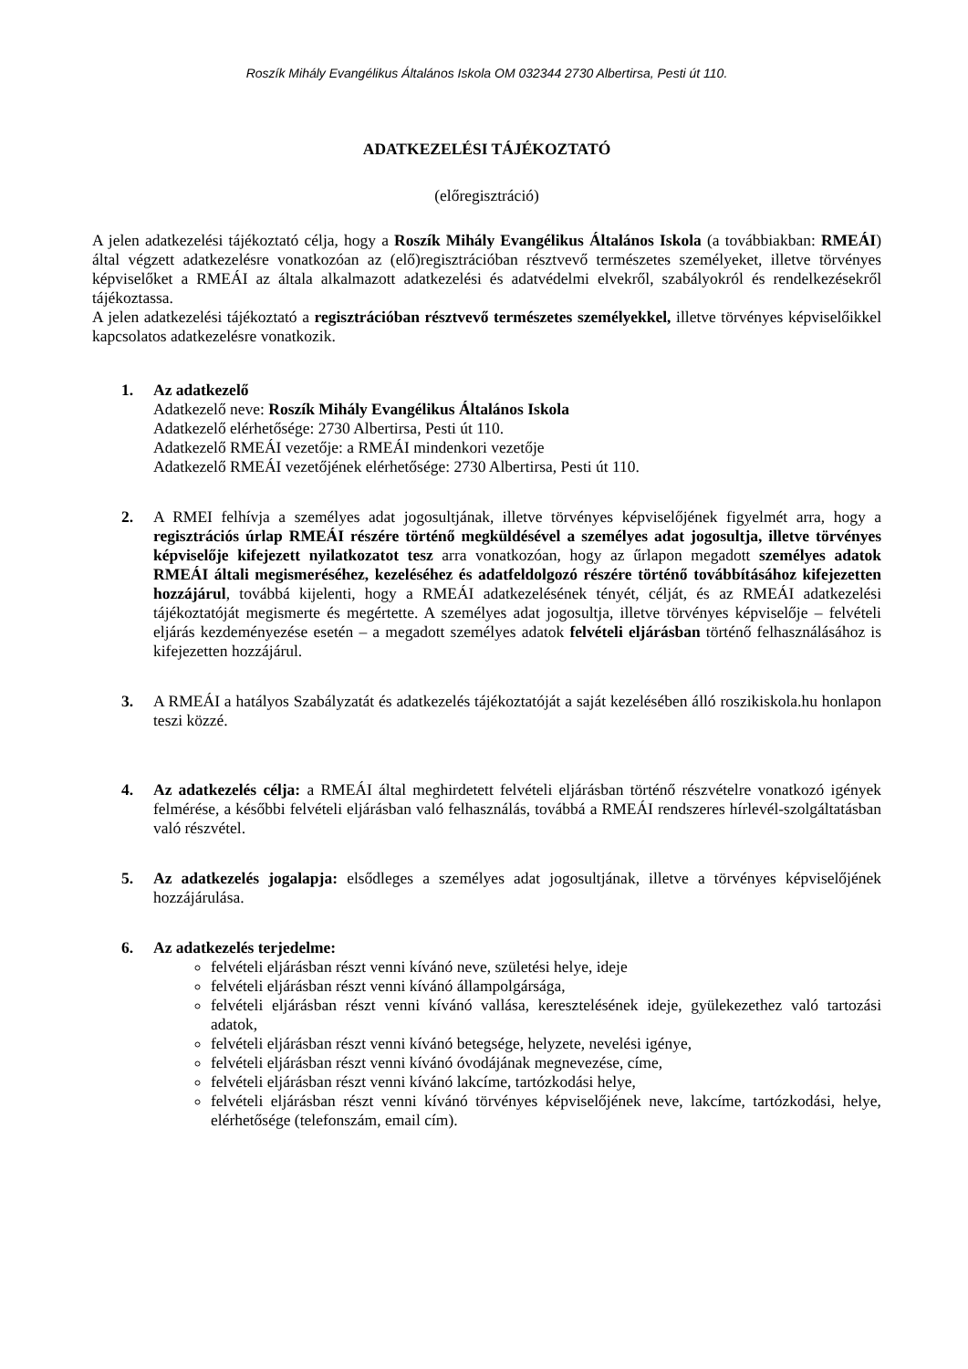Roszík Mihály Evangélikus Általános Iskola OM 032344 2730 Albertirsa, Pesti út 110.
ADATKEZELÉSI TÁJÉKOZTATÓ
(előregisztráció)
A jelen adatkezelési tájékoztató célja, hogy a Roszík Mihály Evangélikus Általános Iskola (a továbbiakban: RMEÁI) által végzett adatkezelésre vonatkozóan az (elő)regisztrációban résztvevő természetes személyeket, illetve törvényes képviselőket a RMEÁI az általa alkalmazott adatkezelési és adatvédelmi elvekről, szabályokról és rendelkezésekről tájékoztassa.
A jelen adatkezelési tájékoztató a regisztrációban résztvevő természetes személyekkel, illetve törvényes képviselőikkel kapcsolatos adatkezelésre vonatkozik.
1. Az adatkezelő
Adatkezelő neve: Roszík Mihály Evangélikus Általános Iskola
Adatkezelő elérhetősége: 2730 Albertirsa, Pesti út 110.
Adatkezelő RMEÁI vezetője: a RMEÁI mindenkori vezetője
Adatkezelő RMEÁI vezetőjének elérhetősége: 2730 Albertirsa, Pesti út 110.
2. A RMEI felhívja a személyes adat jogosultjának, illetve törvényes képviselőjének figyelmét arra, hogy a regisztrációs úrlap RMEÁI részére történő megküldésével a személyes adat jogosultja, illetve törvényes képviselője kifejezett nyilatkozatot tesz arra vonatkozóan, hogy az űrlapon megadott személyes adatok RMEÁI általi megismeréséhez, kezeléséhez és adatfeldolgozó részére történő továbbításához kifejezetten hozzájárul, továbbá kijelenti, hogy a RMEÁI adatkezelésének tényét, célját, és az RMEÁI adatkezelési tájékoztatóját megismerte és megértette. A személyes adat jogosultja, illetve törvényes képviselője – felvételi eljárás kezdeményezése esetén – a megadott személyes adatok felvételi eljárásban történő felhasználásához is kifejezetten hozzájárul.
3. A RMEÁI a hatályos Szabályzatát és adatkezelés tájékoztatóját a saját kezelésében álló roszikiskola.hu honlapon teszi közzé.
4. Az adatkezelés célja: a RMEÁI által meghirdetett felvételi eljárásban történő részvételre vonatkozó igények felmérése, a későbbi felvételi eljárásban való felhasználás, továbbá a RMEÁI rendszeres hírlevél-szolgáltatásban való részvétel.
5. Az adatkezelés jogalapja: elsődleges a személyes adat jogosultjának, illetve a törvényes képviselőjének hozzájárulása.
6. Az adatkezelés terjedelme:
felvételi eljárásban részt venni kívánó neve, születési helye, ideje
felvételi eljárásban részt venni kívánó állampolgársága,
felvételi eljárásban részt venni kívánó vallása, keresztelésének ideje, gyülekezethez való tartozási adatok,
felvételi eljárásban részt venni kívánó betegsége, helyzete, nevelési igénye,
felvételi eljárásban részt venni kívánó óvodájának megnevezése, címe,
felvételi eljárásban részt venni kívánó lakcíme, tartózkodási helye,
felvételi eljárásban részt venni kívánó törvényes képviselőjének neve, lakcíme, tartózkodási, helye, elérhetősége (telefonszám, email cím).